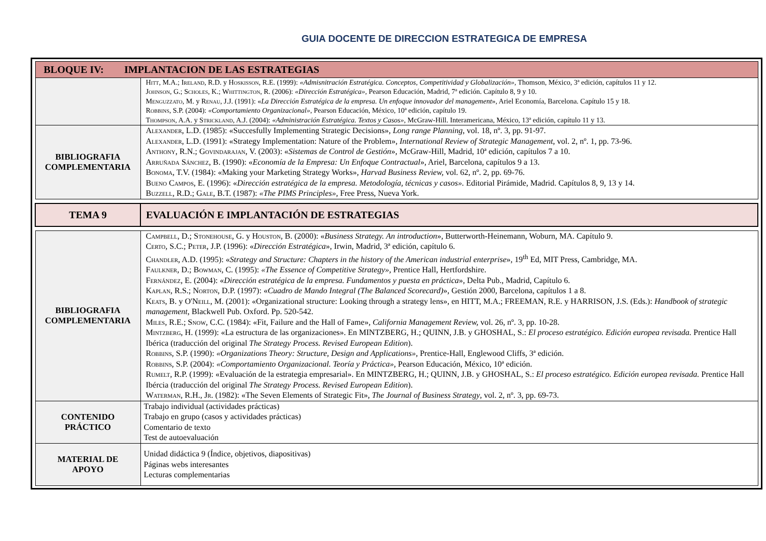GUIA DOCENTE DE DIRECCION ESTRATEGICA DE EMPRESA
| BLOQUE IV: IMPLANTACION DE LAS ESTRATEGIAS | |
| | Hitt , M.A.; Ireland , R.D. y Hoskisson , R.E. (1999): «Admisnitración Estratégica. Conceptos, Competitividad y Globalización», Thomson, México, 3ª edición, capítulos 11 y 12. Johnson , G.; Scholes , K.; Whittington , R. (2006): «Dirección Estratégica», Pearson Educación, Madrid, 7ª edición. Capítulo 8, 9 y 10. Menguzzato , M. y Renau , J.J. (1991): « La Dirección Estratégica de la empresa. Un enfoque innovador del management », Ariel Economía, Barcelona. Capítulo 15 y 18. Robbins , S.P. (2004): «Comportamiento Organizacional» , Pearson Educación, México, 10ª edición, capítulo 19. Thompson , A.A. y Strickland , A.J. (2004): «Administración Estratégica. Textos y Casos» , McGraw-Hill. Interamericana, México, 13ª edición, capítulo 11 y 13. |
| BIBLIOGRAFIA COMPLEMENTARIA | Alexander , L.D. (1985): «Succesfully Implementing Strategic Decisions», Long range Planning , vol. 18, nº. 3, pp. 91-97. Alexander , L.D. (1991): «Strategy Implementation: Nature of the Problem», International Review of Strategic Management , vol. 2, nº. 1, pp. 73-96. Anthony , R.N.; Govindarajan , V. (2003): « Sistemas de Control de Gestión », McGraw-Hill, Madrid, 10ª edición, capítulos 7 a 10. Arruñada Sánchez , B. (1990): « Economía de la Empresa: Un Enfoque Contractual », Ariel, Barcelona, capítulos 9 a 13. Bonoma , T.V. (1984): «Making your Marketing Strategy Works», Harvad Business Review, vol. 62, nº. 2, pp. 69-76. Bueno Campos , E. (1996): « Dirección estratégica de la empresa. Metodología, técnicas y casos». Editorial Pirámide, Madrid. Capítulos 8, 9, 13 y 14. Buzzell , R.D.; Gale , B.T. (1987): «The PIMS Principles», Free Press, Nueva York. |
| TEMA 9 | EVALUACIÓN E IMPLANTACIÓN DE ESTRATEGIAS |
| BIBLIOGRAFIA COMPLEMENTARIA | Campbell , D.; Stonehouse , G. y Houston , B. (2000): « Business Strategy. An introduction », Butterworth-Heinemann, Woburn, MA. Capítulo 9. Certo , S.C.; Peter , J.P. (1996): « Dirección Estratégica », Irwin, Madrid, 3ª edición, capítulo 6. Chandler , A.D. (1995): « Strategy and Structure: Chapters in the history of the American industrial enterprise », 19<sup>th</sup> Ed, MIT Press, Cambridge, MA. Faulkner , D.; Bowman , C. (1995): «The Essence of Competitive Strategy», Prentice Hall, Hertfordshire. Fernández , E. (2004): « Dirección estratégica de la empresa. Fundamentos y puesta en práctica », Delta Pub., Madrid, Capítulo 6. Kaplan , R.S.; Norton , D.P. (1997): « Cuadro de Mando Integral (The Balanced Scorecard) », Gestión 2000, Barcelona, capítulos 1 a 8. Keats , B. y O'Neill , M. (2001): «Organizational structure: Looking through a strategy lens», en HITT, M.A.; FREEMAN, R.E. y HARRISON, J.S. (Eds.): Handbook of strategic management , Blackwell Pub. Oxford. Pp. 520-542. Miles , R.E.; Snow , C.C. (1984): «Fit, Failure and the Hall of Fame», California Management Review, vol. 26, nº. 3, pp. 10-28. Mintzberg , H. (1999): «La estructura de las organizaciones». En MINTZBERG, H.; QUINN, J.B. y GHOSHAL, S.: El proceso estratégico. Edición europea revisada. Prentice Hall Ibérica (traducción del original The Strategy Process. Revised European Edition ). Robbins , S.P. (1990): «Organizations Theory: Structure, Design and Applications», Prentice-Hall, Englewood Cliffs, 3ª edición. Robbins , S.P. (2004): «Comportamiento Organizacional. Teoría y Práctica», Pearson Educación, México, 10ª edición. Rumelt , R.P. (1999): «Evaluación de la estrategia empresarial». En MINTZBERG, H.; QUINN, J.B. y GHOSHAL, S.: El proceso estratégico. Edición europea revisada. Prentice Hall Ibércia (traducción del original The Strategy Process. Revised European Edition ). Waterman , R.H., Jr . (1982): «The Seven Elements of Strategic Fit», The Journal of Business Strategy , vol. 2, nº. 3, pp. 69-73. |
| CONTENIDO PRÁCTICO | Trabajo individual (actividades prácticas) Trabajo en grupo (casos y actividades prácticas) Comentario de texto Test de autoevaluación |
| MATERIAL DE APOYO | Unidad didáctica 9 (Índice, objetivos, diapositivas) Páginas webs interesantes Lecturas complementarias |